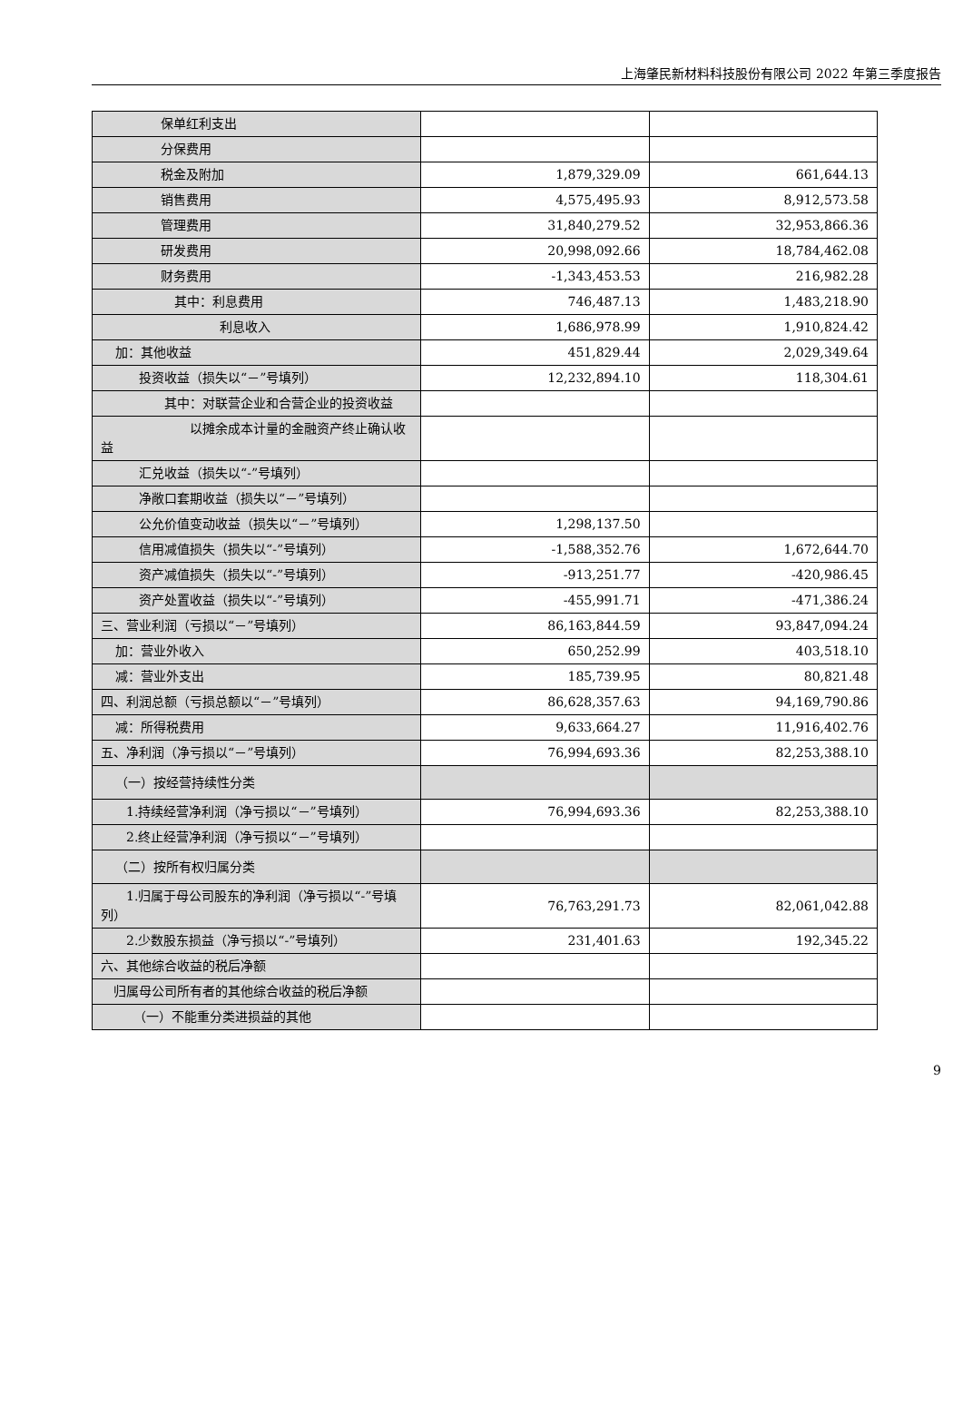上海肇民新材料科技股份有限公司 2022 年第三季度报告
| 保单红利支出 | | |
| 分保费用 | | |
| 税金及附加 | 1,879,329.09 | 661,644.13 |
| 销售费用 | 4,575,495.93 | 8,912,573.58 |
| 管理费用 | 31,840,279.52 | 32,953,866.36 |
| 研发费用 | 20,998,092.66 | 18,784,462.08 |
| 财务费用 | -1,343,453.53 | 216,982.28 |
| 其中：利息费用 | 746,487.13 | 1,483,218.90 |
| 利息收入 | 1,686,978.99 | 1,910,824.42 |
| 加：其他收益 | 451,829.44 | 2,029,349.64 |
| 投资收益（损失以“－”号填列） | 12,232,894.10 | 118,304.61 |
| 其中：对联营企业和合营企业的投资收益 | | |
| 以摊余成本计量的金融资产终止确认收益 | | |
| 汇兑收益（损失以“-”号填列） | | |
| 净敞口套期收益（损失以“－”号填列） | | |
| 公允价值变动收益（损失以“－”号填列） | 1,298,137.50 | |
| 信用减值损失（损失以“-”号填列） | -1,588,352.76 | 1,672,644.70 |
| 资产减值损失（损失以“-”号填列） | -913,251.77 | -420,986.45 |
| 资产处置收益（损失以“-”号填列） | -455,991.71 | -471,386.24 |
| 三、营业利润（亏损以“－”号填列） | 86,163,844.59 | 93,847,094.24 |
| 加：营业外收入 | 650,252.99 | 403,518.10 |
| 减：营业外支出 | 185,739.95 | 80,821.48 |
| 四、利润总额（亏损总额以“－”号填列） | 86,628,357.63 | 94,169,790.86 |
| 减：所得税费用 | 9,633,664.27 | 11,916,402.76 |
| 五、净利润（净亏损以“－”号填列） | 76,994,693.36 | 82,253,388.10 |
| （一）按经营持续性分类 | | |
| 1.持续经营净利润（净亏损以“－”号填列） | 76,994,693.36 | 82,253,388.10 |
| 2.终止经营净利润（净亏损以“－”号填列） | | |
| （二）按所有权归属分类 | | |
| 1.归属于母公司股东的净利润（净亏损以“-”号填列） | 76,763,291.73 | 82,061,042.88 |
| 2.少数股东损益（净亏损以“-”号填列） | 231,401.63 | 192,345.22 |
| 六、其他综合收益的税后净额 | | |
| 归属母公司所有者的其他综合收益的税后净额 | | |
| （一）不能重分类进损益的其他 | | |
9